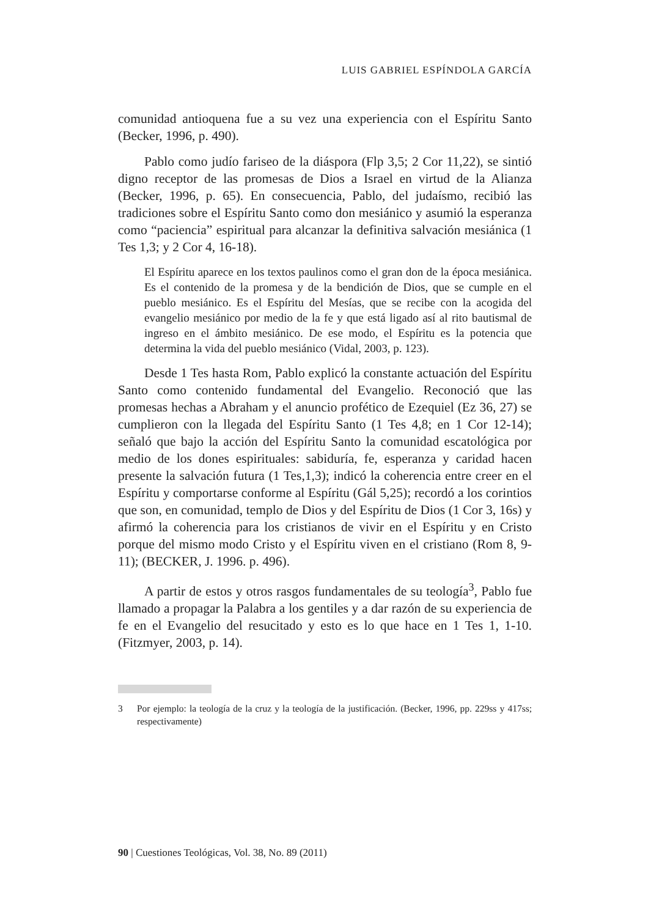LUIS GABRIEL ESPÍNDOLA GARCÍA
comunidad antioquena fue a su vez una experiencia con el Espíritu Santo (Becker, 1996, p. 490).
Pablo como judío fariseo de la diáspora (Flp 3,5; 2 Cor 11,22), se sintió digno receptor de las promesas de Dios a Israel en virtud de la Alianza (Becker, 1996, p. 65). En consecuencia, Pablo, del judaísmo, recibió las tradiciones sobre el Espíritu Santo como don mesiánico y asumió la esperanza como “paciencia” espiritual para alcanzar la definitiva salvación mesiánica (1 Tes 1,3; y 2 Cor 4, 16-18).
El Espíritu aparece en los textos paulinos como el gran don de la época mesiánica. Es el contenido de la promesa y de la bendición de Dios, que se cumple en el pueblo mesiánico. Es el Espíritu del Mesías, que se recibe con la acogida del evangelio mesiánico por medio de la fe y que está ligado así al rito bautismal de ingreso en el ámbito mesiánico. De ese modo, el Espíritu es la potencia que determina la vida del pueblo mesiánico (Vidal, 2003, p. 123).
Desde 1 Tes hasta Rom, Pablo explicó la constante actuación del Espíritu Santo como contenido fundamental del Evangelio. Reconoció que las promesas hechas a Abraham y el anuncio profético de Ezequiel (Ez 36, 27) se cumplieron con la llegada del Espíritu Santo (1 Tes 4,8; en 1 Cor 12-14); señaló que bajo la acción del Espíritu Santo la comunidad escatológica por medio de los dones espirituales: sabiduría, fe, esperanza y caridad hacen presente la salvación futura (1 Tes,1,3); indicó la coherencia entre creer en el Espíritu y comportarse conforme al Espíritu (Gál 5,25); recordó a los corintios que son, en comunidad, templo de Dios y del Espíritu de Dios (1 Cor 3, 16s) y afirmó la coherencia para los cristianos de vivir en el Espíritu y en Cristo porque del mismo modo Cristo y el Espíritu viven en el cristiano (Rom 8, 9-11); (BECKER, J. 1996. p. 496).
A partir de estos y otros rasgos fundamentales de su teología<sup>3</sup>, Pablo fue llamado a propagar la Palabra a los gentiles y a dar razón de su experiencia de fe en el Evangelio del resucitado y esto es lo que hace en 1 Tes 1, 1-10. (Fitzmyer, 2003, p. 14).
3 Por ejemplo: la teología de la cruz y la teología de la justificación. (Becker, 1996, pp. 229ss y 417ss; respectivamente)
90 | Cuestiones Teológicas, Vol. 38, No. 89 (2011)